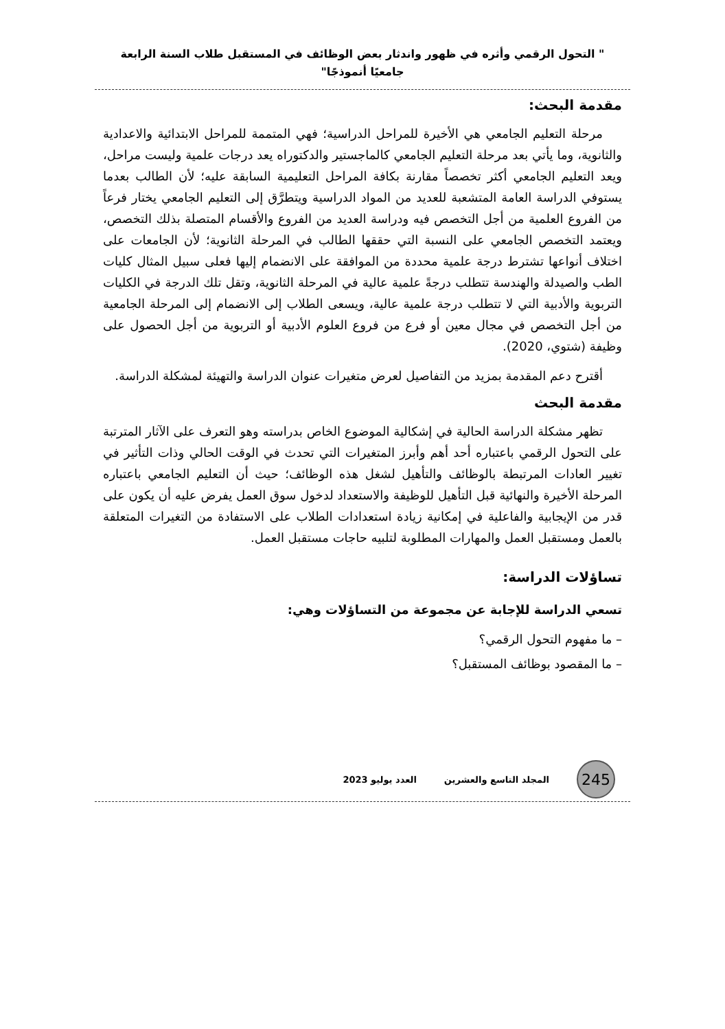" التحول الرقمي وأثره في ظهور واندثار بعض الوظائف في المستقبل طلاب السنة الرابعة جامعيًا أنموذجًا"
مقدمة البحث:
مرحلة التعليم الجامعي هي الأخيرة للمراحل الدراسية؛ فهي المتممة للمراحل الابتدائية والاعدادية والثانوية، وما يأتي بعد مرحلة التعليم الجامعي كالماجستير والدكتوراه يعد درجات علمية وليست مراحل، ويعد التعليم الجامعي أكثر تخصصاً مقارنة بكافة المراحل التعليمية السابقة عليه؛ لأن الطالب بعدما يستوفي الدراسة العامة المتشعبة للعديد من المواد الدراسية ويتطرَّق إلى التعليم الجامعي يختار فرعاً من الفروع العلمية من أجل التخصص فيه ودراسة العديد من الفروع والأقسام المتصلة بذلك التخصص، ويعتمد التخصص الجامعي على النسبة التي حققها الطالب في المرحلة الثانوية؛ لأن الجامعات على اختلاف أنواعها تشترط درجة علمية محددة من الموافقة على الانضمام إليها فعلى سبيل المثال كليات الطب والصيدلة والهندسة تتطلب درجةً علمية عالية في المرحلة الثانوية، وتقل تلك الدرجة في الكليات التربوية والأدبية التي لا تتطلب درجة علمية عالية، ويسعى الطلاب إلى الانضمام إلى المرحلة الجامعية من أجل التخصص في مجال معين أو فرع من فروع العلوم الأدبية أو التربوية من أجل الحصول على وظيفة (شتوي، 2020).
أقترح دعم المقدمة بمزيد من التفاصيل لعرض متغيرات عنوان الدراسة والتهيئة لمشكلة الدراسة.
مقدمة البحث
تظهر مشكلة الدراسة الحالية في إشكالية الموضوع الخاص بدراسته وهو التعرف على الآثار المترتبة على التحول الرقمي باعتباره أحد أهم وأبرز المتغيرات التي تحدث في الوقت الحالي وذات التأثير في تغيير العادات المرتبطة بالوظائف والتأهيل لشغل هذه الوظائف؛ حيث أن التعليم الجامعي باعتباره المرحلة الأخيرة والنهائية قبل التأهيل للوظيفة والاستعداد لدخول سوق العمل يفرض عليه أن يكون على قدر من الإيجابية والفاعلية في إمكانية زيادة استعدادات الطلاب على الاستفادة من التغيرات المتعلقة بالعمل ومستقبل العمل والمهارات المطلوبة لتلبيه حاجات مستقبل العمل.
تساؤلات الدراسة:
تسعي الدراسة للإجابة عن مجموعة من التساؤلات وهي:
– ما مفهوم التحول الرقمي؟
– ما المقصود بوظائف المستقبل؟
245
المجلد التاسع والعشرين العدد يوليو 2023